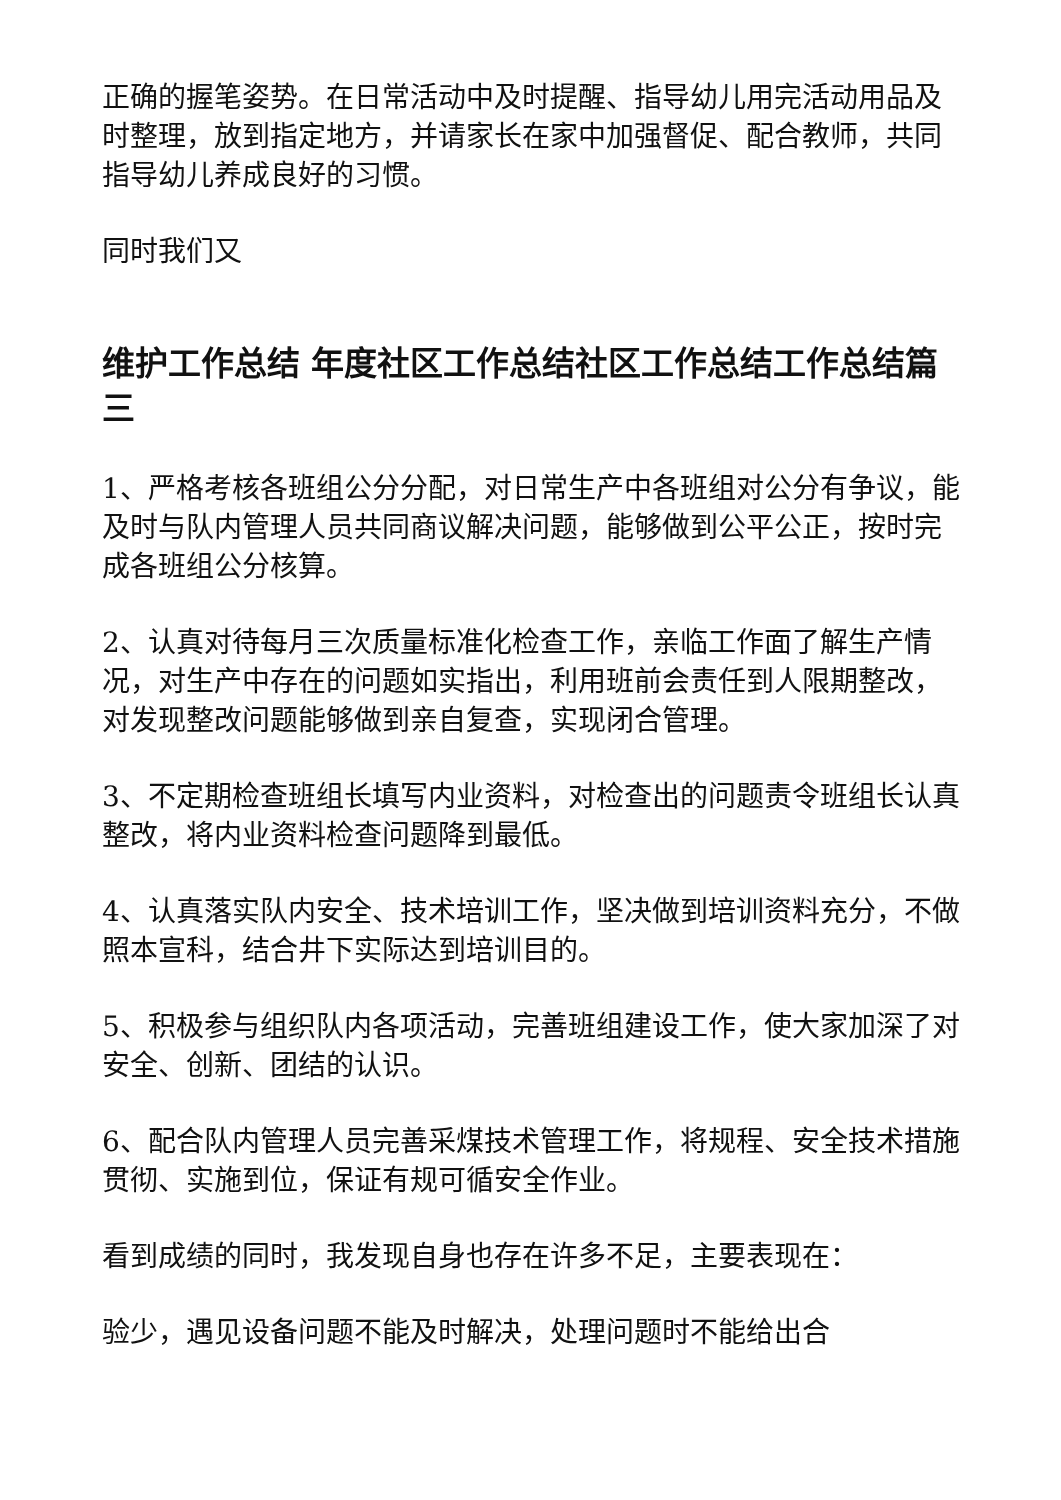正确的握笔姿势。在日常活动中及时提醒、指导幼儿用完活动用品及时整理，放到指定地方，并请家长在家中加强督促、配合教师，共同指导幼儿养成良好的习惯。
同时我们又
维护工作总结 年度社区工作总结社区工作总结工作总结篇三
1、严格考核各班组公分分配，对日常生产中各班组对公分有争议，能及时与队内管理人员共同商议解决问题，能够做到公平公正，按时完成各班组公分核算。
2、认真对待每月三次质量标准化检查工作，亲临工作面了解生产情况，对生产中存在的问题如实指出，利用班前会责任到人限期整改，对发现整改问题能够做到亲自复查，实现闭合管理。
3、不定期检查班组长填写内业资料，对检查出的问题责令班组长认真整改，将内业资料检查问题降到最低。
4、认真落实队内安全、技术培训工作，坚决做到培训资料充分，不做照本宣科，结合井下实际达到培训目的。
5、积极参与组织队内各项活动，完善班组建设工作，使大家加深了对安全、创新、团结的认识。
6、配合队内管理人员完善采煤技术管理工作，将规程、安全技术措施贯彻、实施到位，保证有规可循安全作业。
看到成绩的同时，我发现自身也存在许多不足，主要表现在：
验少，遇见设备问题不能及时解决，处理问题时不能给出合